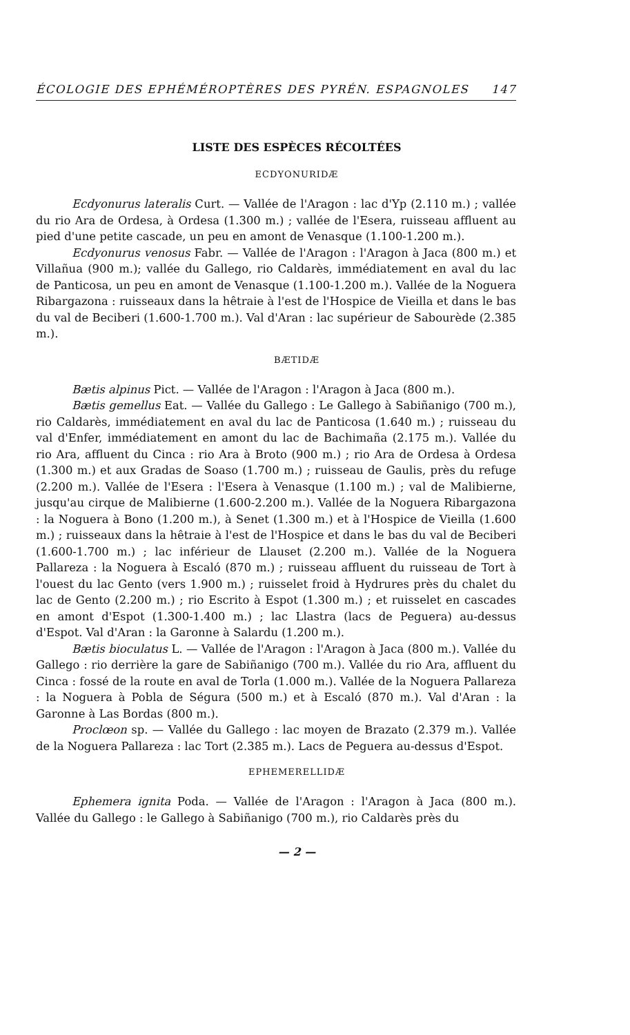ÉCOLOGIE DES EPHÉMÉROPTÈRES DES PYRÉN. ESPAGNOLES 147
LISTE DES ESPÈCES RÉCOLTÉES
ECDYONURIDÆ
Ecdyonurus lateralis Curt. — Vallée de l'Aragon : lac d'Yp (2.110 m.) ; vallée du rio Ara de Ordesa, à Ordesa (1.300 m.) ; vallée de l'Esera, ruisseau affluent au pied d'une petite cascade, un peu en amont de Venasque (1.100-1.200 m.).
Ecdyonurus venosus Fabr. — Vallée de l'Aragon : l'Aragon à Jaca (800 m.) et Villañua (900 m.); vallée du Gallego, rio Caldarès, immédiatement en aval du lac de Panticosa, un peu en amont de Venasque (1.100-1.200 m.). Vallée de la Noguera Ribargazona : ruisseaux dans la hêtraie à l'est de l'Hospice de Vieilla et dans le bas du val de Beciberi (1.600-1.700 m.). Val d'Aran : lac supérieur de Sabourède (2.385 m.).
BÆTIDÆ
Bætis alpinus Pict. — Vallée de l'Aragon : l'Aragon à Jaca (800 m.).
Bætis gemellus Eat. — Vallée du Gallego : Le Gallego à Sabiñanigo (700 m.), rio Caldarès, immédiatement en aval du lac de Panticosa (1.640 m.) ; ruisseau du val d'Enfer, immédiatement en amont du lac de Bachimaña (2.175 m.). Vallée du rio Ara, affluent du Cinca : rio Ara à Broto (900 m.) ; rio Ara de Ordesa à Ordesa (1.300 m.) et aux Gradas de Soaso (1.700 m.) ; ruisseau de Gaulis, près du refuge (2.200 m.). Vallée de l'Esera : l'Esera à Venasque (1.100 m.) ; val de Malibierne, jusqu'au cirque de Malibierne (1.600-2.200 m.). Vallée de la Noguera Ribargazona : la Noguera à Bono (1.200 m.), à Senet (1.300 m.) et à l'Hospice de Vieilla (1.600 m.) ; ruisseaux dans la hêtraie à l'est de l'Hospice et dans le bas du val de Beciberi (1.600-1.700 m.) ; lac inférieur de Llauset (2.200 m.). Vallée de la Noguera Pallareza : la Noguera à Escaló (870 m.) ; ruisseau affluent du ruisseau de Tort à l'ouest du lac Gento (vers 1.900 m.) ; ruisselet froid à Hydrures près du chalet du lac de Gento (2.200 m.) ; rio Escrito à Espot (1.300 m.) ; et ruisselet en cascades en amont d'Espot (1.300-1.400 m.) ; lac Llastra (lacs de Peguera) au-dessus d'Espot. Val d'Aran : la Garonne à Salardu (1.200 m.).
Bætis bioculatus L. — Vallée de l'Aragon : l'Aragon à Jaca (800 m.). Vallée du Gallego : rio derrière la gare de Sabiñanigo (700 m.). Vallée du rio Ara, affluent du Cinca : fossé de la route en aval de Torla (1.000 m.). Vallée de la Noguera Pallareza : la Noguera à Pobla de Ségura (500 m.) et à Escaló (870 m.). Val d'Aran : la Garonne à Las Bordas (800 m.).
Proclœon sp. — Vallée du Gallego : lac moyen de Brazato (2.379 m.). Vallée de la Noguera Pallareza : lac Tort (2.385 m.). Lacs de Peguera au-dessus d'Espot.
EPHEMERELLIDÆ
Ephemera ignita Poda. — Vallée de l'Aragon : l'Aragon à Jaca (800 m.). Vallée du Gallego : le Gallego à Sabiñanigo (700 m.), rio Caldarès près du
— 2 —